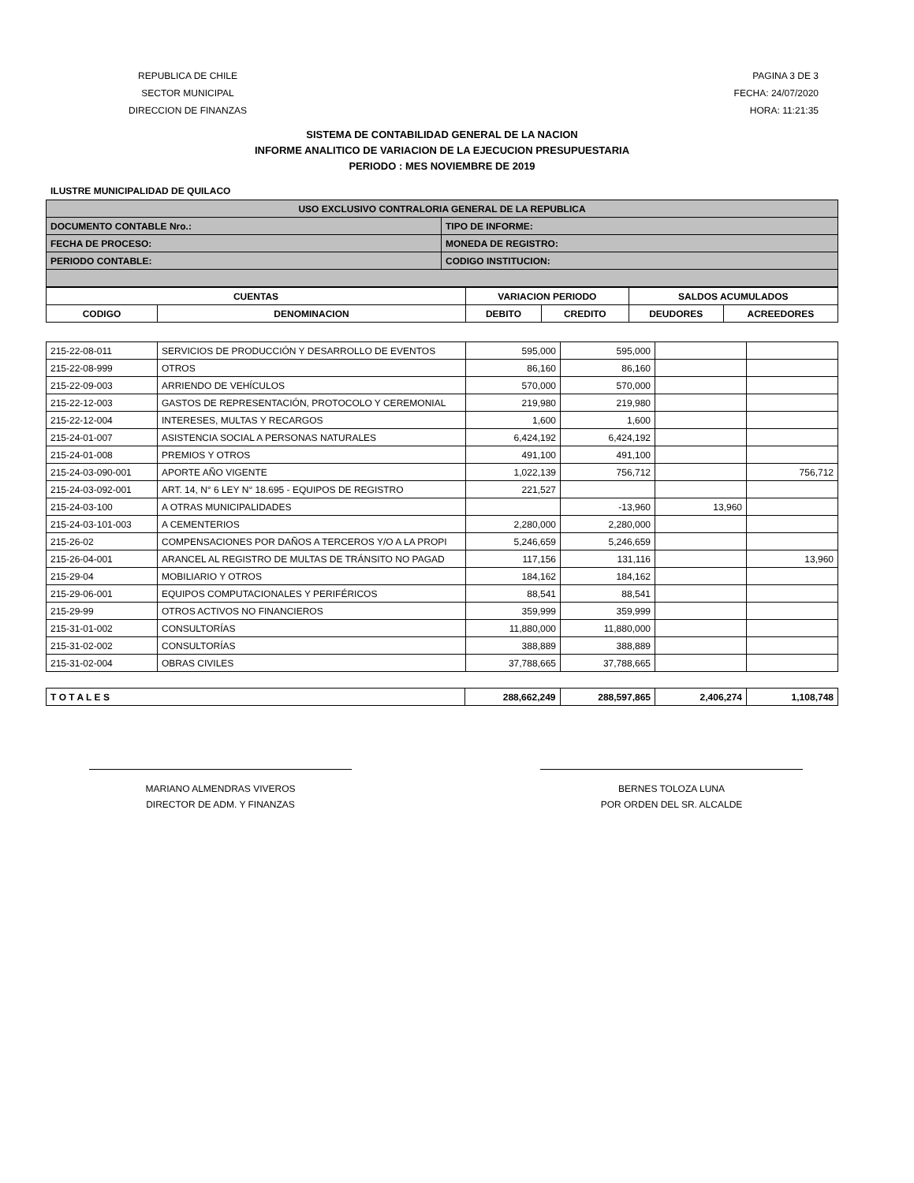REPUBLICA DE CHILE
SECTOR MUNICIPAL
DIRECCION DE FINANZAS
PAGINA 3 DE 3
FECHA: 24/07/2020
HORA: 11:21:35
SISTEMA DE CONTABILIDAD GENERAL DE LA NACION
INFORME ANALITICO DE VARIACION DE LA EJECUCION PRESUPUESTARIA
PERIODO : MES NOVIEMBRE DE 2019
ILUSTRE MUNICIPALIDAD DE QUILACO
| USO EXCLUSIVO CONTRALORIA GENERAL DE LA REPUBLICA | |
| --- | --- |
| DOCUMENTO CONTABLE Nro.: | TIPO DE INFORME: |
| FECHA DE PROCESO: | MONEDA DE REGISTRO: |
| PERIODO CONTABLE: | CODIGO INSTITUCION: |
| CUENTAS | | VARIACION PERIODO | | SALDOS ACUMULADOS | |
| --- | --- | --- | --- | --- | --- |
| CODIGO | DENOMINACION | DEBITO | CREDITO | DEUDORES | ACREEDORES |
| 215-22-08-011 | SERVICIOS DE PRODUCCIÓN Y DESARROLLO DE EVENTOS | 595,000 | 595,000 | | |
| 215-22-08-999 | OTROS | 86,160 | 86,160 | | |
| 215-22-09-003 | ARRIENDO DE VEHÍCULOS | 570,000 | 570,000 | | |
| 215-22-12-003 | GASTOS DE REPRESENTACIÓN, PROTOCOLO Y CEREMONIAL | 219,980 | 219,980 | | |
| 215-22-12-004 | INTERESES, MULTAS Y RECARGOS | 1,600 | 1,600 | | |
| 215-24-01-007 | ASISTENCIA SOCIAL A PERSONAS NATURALES | 6,424,192 | 6,424,192 | | |
| 215-24-01-008 | PREMIOS Y OTROS | 491,100 | 491,100 | | |
| 215-24-03-090-001 | APORTE AÑO VIGENTE | 1,022,139 | 756,712 | | 756,712 |
| 215-24-03-092-001 | ART. 14, N° 6 LEY N° 18.695 - EQUIPOS DE REGISTRO | 221,527 | | | |
| 215-24-03-100 | A OTRAS MUNICIPALIDADES | | -13,960 | 13,960 | |
| 215-24-03-101-003 | A CEMENTERIOS | 2,280,000 | 2,280,000 | | |
| 215-26-02 | COMPENSACIONES POR DAÑOS A TERCEROS Y/O A LA PROPI | 5,246,659 | 5,246,659 | | |
| 215-26-04-001 | ARANCEL AL REGISTRO DE MULTAS DE TRÁNSITO NO PAGAD | 117,156 | 131,116 | | 13,960 |
| 215-29-04 | MOBILIARIO Y OTROS | 184,162 | 184,162 | | |
| 215-29-06-001 | EQUIPOS COMPUTACIONALES Y PERIFÉRICOS | 88,541 | 88,541 | | |
| 215-29-99 | OTROS ACTIVOS NO FINANCIEROS | 359,999 | 359,999 | | |
| 215-31-01-002 | CONSULTORÍAS | 11,880,000 | 11,880,000 | | |
| 215-31-02-002 | CONSULTORÍAS | 388,889 | 388,889 | | |
| 215-31-02-004 | OBRAS CIVILES | 37,788,665 | 37,788,665 | | |
| T O T A L E S | 288,662,249 | 288,597,865 | 2,406,274 | 1,108,748 |
MARIANO ALMENDRAS VIVEROS
DIRECTOR DE ADM. Y FINANZAS
BERNES TOLOZA LUNA
POR ORDEN DEL SR. ALCALDE